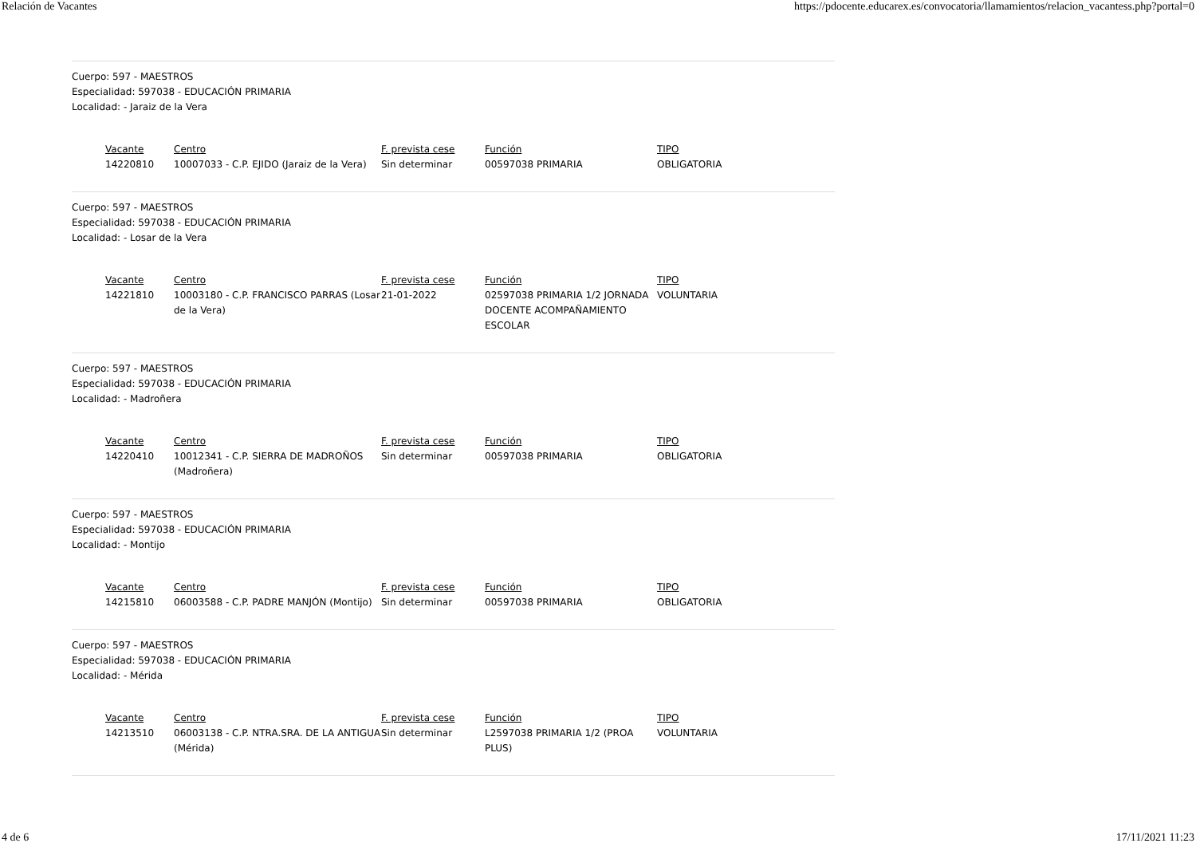Relación de Vacantes https://pdocente.educarex.es/convocatoria/llamamientos/relacion_vacantess.php?portal=0
Cuerpo: 597 - MAESTROS
Especialidad: 597038 - EDUCACIÓN PRIMARIA
Localidad: - Jaraiz de la Vera
| Vacante | Centro | F. prevista cese | Función | TIPO |
| --- | --- | --- | --- | --- |
| 14220810 | 10007033 - C.P. EJIDO (Jaraiz de la Vera) | Sin determinar | 00597038 PRIMARIA | OBLIGATORIA |
Cuerpo: 597 - MAESTROS
Especialidad: 597038 - EDUCACIÓN PRIMARIA
Localidad: - Losar de la Vera
| Vacante | Centro | F. prevista cese | Función | TIPO |
| --- | --- | --- | --- | --- |
| 14221810 | 10003180 - C.P. FRANCISCO PARRAS (Losar de la Vera) | 21-01-2022 | 02597038 PRIMARIA 1/2 JORNADA DOCENTE ACOMPAÑAMIENTO ESCOLAR | VOLUNTARIA |
Cuerpo: 597 - MAESTROS
Especialidad: 597038 - EDUCACIÓN PRIMARIA
Localidad: - Madroñera
| Vacante | Centro | F. prevista cese | Función | TIPO |
| --- | --- | --- | --- | --- |
| 14220410 | 10012341 - C.P. SIERRA DE MADROÑOS (Madroñera) | Sin determinar | 00597038 PRIMARIA | OBLIGATORIA |
Cuerpo: 597 - MAESTROS
Especialidad: 597038 - EDUCACIÓN PRIMARIA
Localidad: - Montijo
| Vacante | Centro | F. prevista cese | Función | TIPO |
| --- | --- | --- | --- | --- |
| 14215810 | 06003588 - C.P. PADRE MANJÓN (Montijo) | Sin determinar | 00597038 PRIMARIA | OBLIGATORIA |
Cuerpo: 597 - MAESTROS
Especialidad: 597038 - EDUCACIÓN PRIMARIA
Localidad: - Mérida
| Vacante | Centro | F. prevista cese | Función | TIPO |
| --- | --- | --- | --- | --- |
| 14213510 | 06003138 - C.P. NTRA.SRA. DE LA ANTIGUA (Mérida) | Sin determinar | L2597038 PRIMARIA 1/2 (PROA PLUS) | VOLUNTARIA |
4 de 6 17/11/2021 11:23